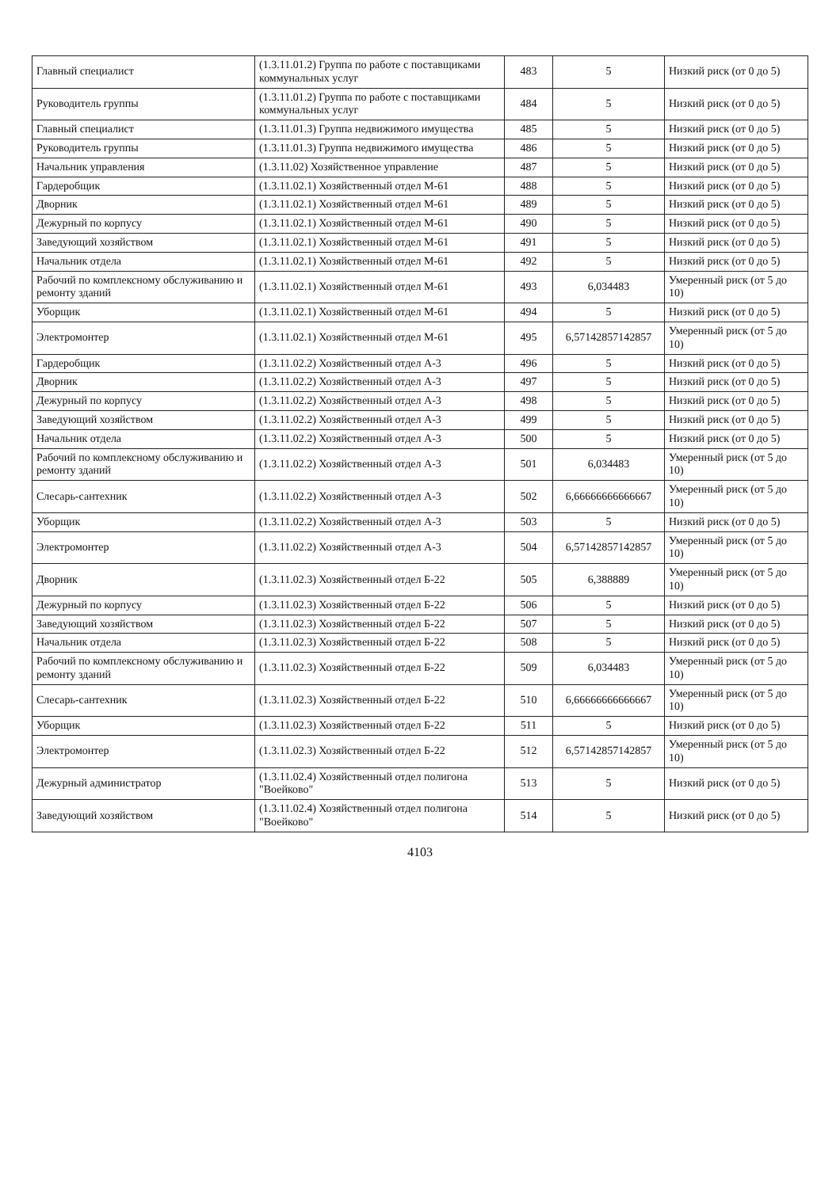| Главный специалист | (1.3.11.01.2) Группа по работе с поставщиками коммунальных услуг | 483 | 5 | Низкий риск (от 0 до 5) |
| Руководитель группы | (1.3.11.01.2) Группа по работе с поставщиками коммунальных услуг | 484 | 5 | Низкий риск (от 0 до 5) |
| Главный специалист | (1.3.11.01.3) Группа недвижимого имущества | 485 | 5 | Низкий риск (от 0 до 5) |
| Руководитель группы | (1.3.11.01.3) Группа недвижимого имущества | 486 | 5 | Низкий риск (от 0 до 5) |
| Начальник управления | (1.3.11.02) Хозяйственное управление | 487 | 5 | Низкий риск (от 0 до 5) |
| Гардеробщик | (1.3.11.02.1) Хозяйственный отдел М-61 | 488 | 5 | Низкий риск (от 0 до 5) |
| Дворник | (1.3.11.02.1) Хозяйственный отдел М-61 | 489 | 5 | Низкий риск (от 0 до 5) |
| Дежурный по корпусу | (1.3.11.02.1) Хозяйственный отдел М-61 | 490 | 5 | Низкий риск (от 0 до 5) |
| Заведующий хозяйством | (1.3.11.02.1) Хозяйственный отдел М-61 | 491 | 5 | Низкий риск (от 0 до 5) |
| Начальник отдела | (1.3.11.02.1) Хозяйственный отдел М-61 | 492 | 5 | Низкий риск (от 0 до 5) |
| Рабочий по комплексному обслуживанию и ремонту зданий | (1.3.11.02.1) Хозяйственный отдел М-61 | 493 | 6,034483 | Умеренный риск (от 5 до 10) |
| Уборщик | (1.3.11.02.1) Хозяйственный отдел М-61 | 494 | 5 | Низкий риск (от 0 до 5) |
| Электромонтер | (1.3.11.02.1) Хозяйственный отдел М-61 | 495 | 6,57142857142857 | Умеренный риск (от 5 до 10) |
| Гардеробщик | (1.3.11.02.2) Хозяйственный отдел А-3 | 496 | 5 | Низкий риск (от 0 до 5) |
| Дворник | (1.3.11.02.2) Хозяйственный отдел А-3 | 497 | 5 | Низкий риск (от 0 до 5) |
| Дежурный по корпусу | (1.3.11.02.2) Хозяйственный отдел А-3 | 498 | 5 | Низкий риск (от 0 до 5) |
| Заведующий хозяйством | (1.3.11.02.2) Хозяйственный отдел А-3 | 499 | 5 | Низкий риск (от 0 до 5) |
| Начальник отдела | (1.3.11.02.2) Хозяйственный отдел А-3 | 500 | 5 | Низкий риск (от 0 до 5) |
| Рабочий по комплексному обслуживанию и ремонту зданий | (1.3.11.02.2) Хозяйственный отдел А-3 | 501 | 6,034483 | Умеренный риск (от 5 до 10) |
| Слесарь-сантехник | (1.3.11.02.2) Хозяйственный отдел А-3 | 502 | 6,66666666666667 | Умеренный риск (от 5 до 10) |
| Уборщик | (1.3.11.02.2) Хозяйственный отдел А-3 | 503 | 5 | Низкий риск (от 0 до 5) |
| Электромонтер | (1.3.11.02.2) Хозяйственный отдел А-3 | 504 | 6,57142857142857 | Умеренный риск (от 5 до 10) |
| Дворник | (1.3.11.02.3) Хозяйственный отдел Б-22 | 505 | 6,388889 | Умеренный риск (от 5 до 10) |
| Дежурный по корпусу | (1.3.11.02.3) Хозяйственный отдел Б-22 | 506 | 5 | Низкий риск (от 0 до 5) |
| Заведующий хозяйством | (1.3.11.02.3) Хозяйственный отдел Б-22 | 507 | 5 | Низкий риск (от 0 до 5) |
| Начальник отдела | (1.3.11.02.3) Хозяйственный отдел Б-22 | 508 | 5 | Низкий риск (от 0 до 5) |
| Рабочий по комплексному обслуживанию и ремонту зданий | (1.3.11.02.3) Хозяйственный отдел Б-22 | 509 | 6,034483 | Умеренный риск (от 5 до 10) |
| Слесарь-сантехник | (1.3.11.02.3) Хозяйственный отдел Б-22 | 510 | 6,66666666666667 | Умеренный риск (от 5 до 10) |
| Уборщик | (1.3.11.02.3) Хозяйственный отдел Б-22 | 511 | 5 | Низкий риск (от 0 до 5) |
| Электромонтер | (1.3.11.02.3) Хозяйственный отдел Б-22 | 512 | 6,57142857142857 | Умеренный риск (от 5 до 10) |
| Дежурный администратор | (1.3.11.02.4) Хозяйственный отдел полигона "Воейково" | 513 | 5 | Низкий риск (от 0 до 5) |
| Заведующий хозяйством | (1.3.11.02.4) Хозяйственный отдел полигона "Воейково" | 514 | 5 | Низкий риск (от 0 до 5) |
4103